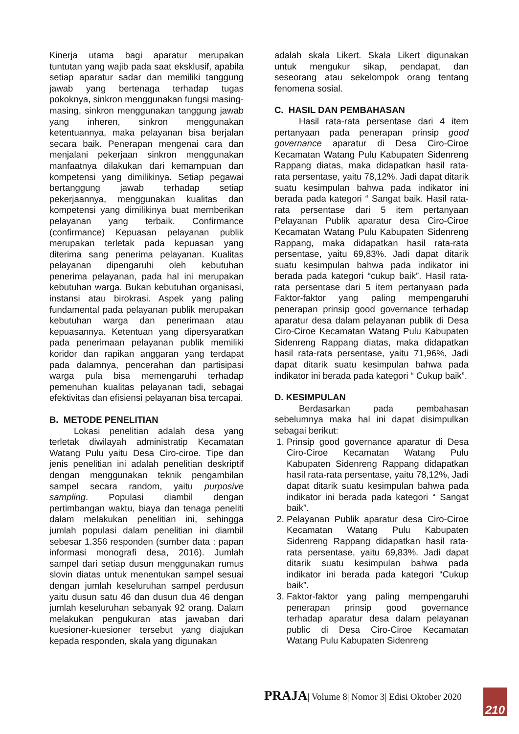Kinerja utama bagi aparatur merupakan tuntutan yang wajib pada saat eksklusif, apabila setiap aparatur sadar dan memiliki tanggung jawab yang bertenaga terhadap tugas pokoknya, sinkron menggunakan fungsi masing-masing, sinkron menggunakan tanggung jawab yang inheren, sinkron menggunakan ketentuannya, maka pelayanan bisa berjalan secara baik. Penerapan mengenai cara dan menjalani pekerjaan sinkron menggunakan manfaatnya dilakukan dari kemampuan dan kompetensi yang dimilikinya. Setiap pegawai bertanggung jawab terhadap setiap pekerjaannya, menggunakan kualitas dan kompetensi yang dimilikinya buat mernberikan pelayanan yang terbaik. Confirmance (confirmance) Kepuasan pelayanan publik merupakan terletak pada kepuasan yang diterima sang penerima pelayanan. Kualitas pelayanan dipengaruhi oleh kebutuhan penerima pelayanan, pada hal ini merupakan kebutuhan warga. Bukan kebutuhan organisasi, instansi atau birokrasi. Aspek yang paling fundamental pada pelayanan publik merupakan kebutuhan warga dan penerimaan atau kepuasannya. Ketentuan yang dipersyaratkan pada penerimaan pelayanan publik memiliki koridor dan rapikan anggaran yang terdapat pada dalamnya, pencerahan dan partisipasi warga pula bisa memengaruhi terhadap pemenuhan kualitas pelayanan tadi, sebagai efektivitas dan efisiensi pelayanan bisa tercapai.
B. METODE PENELITIAN
Lokasi penelitian adalah desa yang terletak diwilayah administratip Kecamatan Watang Pulu yaitu Desa Ciro-ciroe. Tipe dan jenis penelitian ini adalah penelitian deskriptif dengan menggunakan teknik pengambilan sampel secara random, yaitu purposive sampling. Populasi diambil dengan pertimbangan waktu, biaya dan tenaga peneliti dalam melakukan penelitian ini, sehingga jumlah populasi dalam penelitian ini diambil sebesar 1.356 responden (sumber data : papan informasi monografi desa, 2016). Jumlah sampel dari setiap dusun menggunakan rumus slovin diatas untuk menentukan sampel sesuai dengan jumlah keseluruhan sampel perdusun yaitu dusun satu 46 dan dusun dua 46 dengan jumlah keseluruhan sebanyak 92 orang. Dalam melakukan pengukuran atas jawaban dari kuesioner-kuesioner tersebut yang diajukan kepada responden, skala yang digunakan
adalah skala Likert. Skala Likert digunakan untuk mengukur sikap, pendapat, dan seseorang atau sekelompok orang tentang fenomena sosial.
C. HASIL DAN PEMBAHASAN
Hasil rata-rata persentase dari 4 item pertanyaan pada penerapan prinsip good governance aparatur di Desa Ciro-Ciroe Kecamatan Watang Pulu Kabupaten Sidenreng Rappang diatas, maka didapatkan hasil rata-rata persentase, yaitu 78,12%. Jadi dapat ditarik suatu kesimpulan bahwa pada indikator ini berada pada kategori “ Sangat baik. Hasil rata-rata persentase dari 5 item pertanyaan Pelayanan Publik aparatur desa Ciro-Ciroe Kecamatan Watang Pulu Kabupaten Sidenreng Rappang, maka didapatkan hasil rata-rata persentase, yaitu 69,83%. Jadi dapat ditarik suatu kesimpulan bahwa pada indikator ini berada pada kategori “cukup baik”. Hasil rata-rata persentase dari 5 item pertanyaan pada Faktor-faktor yang paling mempengaruhi penerapan prinsip good governance terhadap aparatur desa dalam pelayanan publik di Desa Ciro-Ciroe Kecamatan Watang Pulu Kabupaten Sidenreng Rappang diatas, maka didapatkan hasil rata-rata persentase, yaitu 71,96%, Jadi dapat ditarik suatu kesimpulan bahwa pada indikator ini berada pada kategori “ Cukup baik”.
D. KESIMPULAN
Berdasarkan pada pembahasan sebelumnya maka hal ini dapat disimpulkan sebagai berikut:
1. Prinsip good governance aparatur di Desa Ciro-Ciroe Kecamatan Watang Pulu Kabupaten Sidenreng Rappang didapatkan hasil rata-rata persentase, yaitu 78,12%, Jadi dapat ditarik suatu kesimpulan bahwa pada indikator ini berada pada kategori “ Sangat baik”.
2. Pelayanan Publik aparatur desa Ciro-Ciroe Kecamatan Watang Pulu Kabupaten Sidenreng Rappang didapatkan hasil rata-rata persentase, yaitu 69,83%. Jadi dapat ditarik suatu kesimpulan bahwa pada indikator ini berada pada kategori “Cukup baik”.
3. Faktor-faktor yang paling mempengaruhi penerapan prinsip good governance terhadap aparatur desa dalam pelayanan public di Desa Ciro-Ciroe Kecamatan Watang Pulu Kabupaten Sidenreng
PRAJA| Volume 8| Nomor 3| Edisi Oktober 2020
210